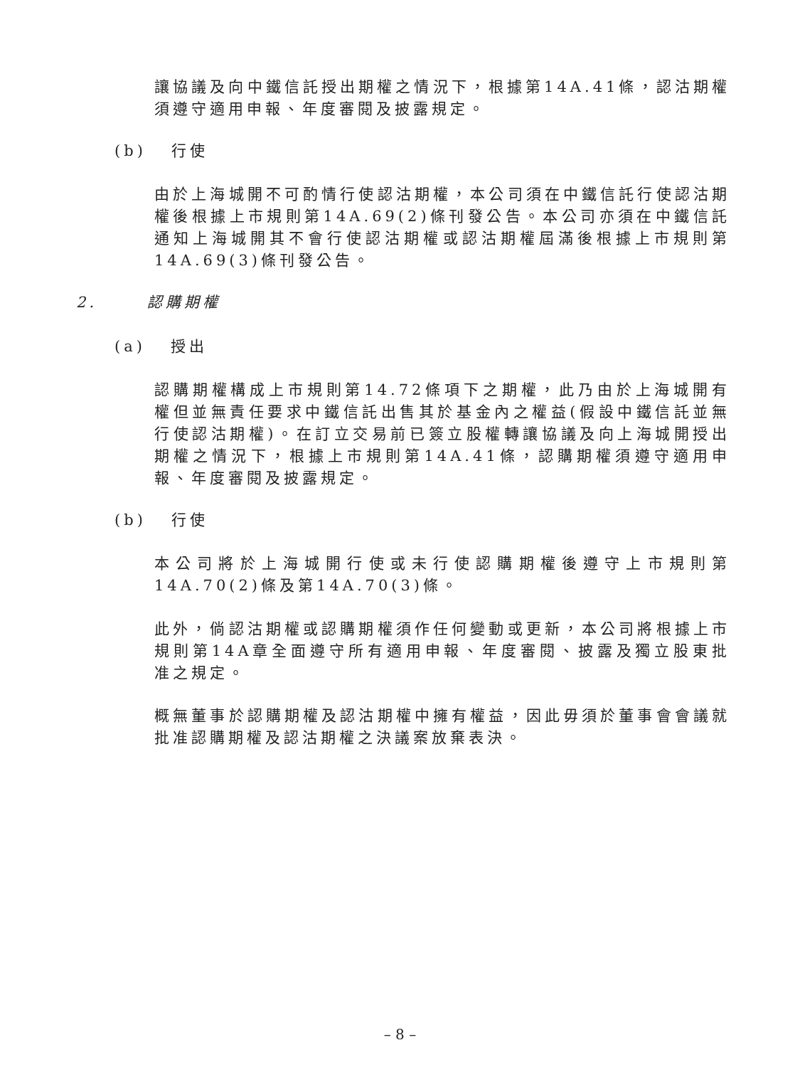讓協議及向中鐵信託授出期權之情況下，根據第14A.41條，認沽期權須遵守適用申報、年度審閱及披露規定。
(b) 行使
由於上海城開不可酌情行使認沽期權，本公司須在中鐵信託行使認沽期權後根據上市規則第14A.69(2)條刊發公告。本公司亦須在中鐵信託通知上海城開其不會行使認沽期權或認沽期權屆滿後根據上市規則第14A.69(3)條刊發公告。
2. 認購期權
(a) 授出
認購期權構成上市規則第14.72條項下之期權，此乃由於上海城開有權但並無責任要求中鐵信託出售其於基金內之權益(假設中鐵信託並無行使認沽期權)。在訂立交易前已簽立股權轉讓協議及向上海城開授出期權之情況下，根據上市規則第14A.41條，認購期權須遵守適用申報、年度審閱及披露規定。
(b) 行使
本公司將於上海城開行使或未行使認購期權後遵守上市規則第14A.70(2)條及第14A.70(3)條。
此外，倘認沽期權或認購期權須作任何變動或更新，本公司將根據上市規則第14A章全面遵守所有適用申報、年度審閱、披露及獨立股東批准之規定。
概無董事於認購期權及認沽期權中擁有權益，因此毋須於董事會會議就批准認購期權及認沽期權之決議案放棄表決。
– 8 –